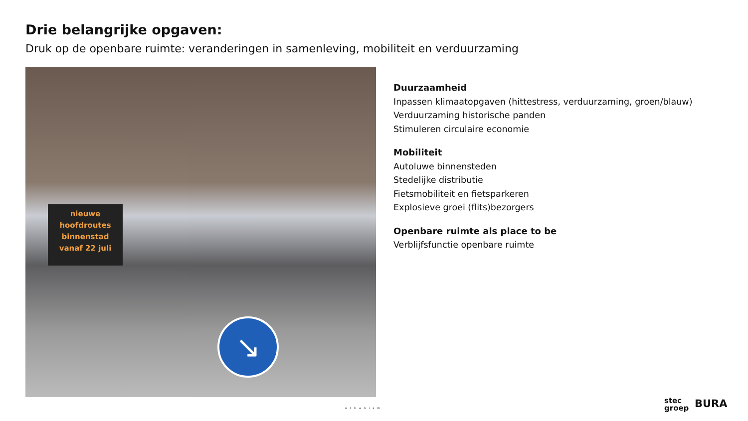Drie belangrijke opgaven:
Druk op de openbare ruimte: veranderingen in samenleving, mobiliteit en verduurzaming
nieuwe
hoofdroutes
binnenstad
vanaf 22 juli
↘
Duurzaamheid
Inpassen klimaatopgaven (hittestress, verduurzaming, groen/blauw)
Verduurzaming historische panden
Stimuleren circulaire economie
Mobiliteit
Autoluwe binnensteden
Stedelijke distributie
Fietsmobiliteit en fietsparkeren
Explosieve groei (flits)bezorgers
Openbare ruimte als place to be
Verblijfsfunctie openbare ruimte
urbanism
stec
groep
BURA